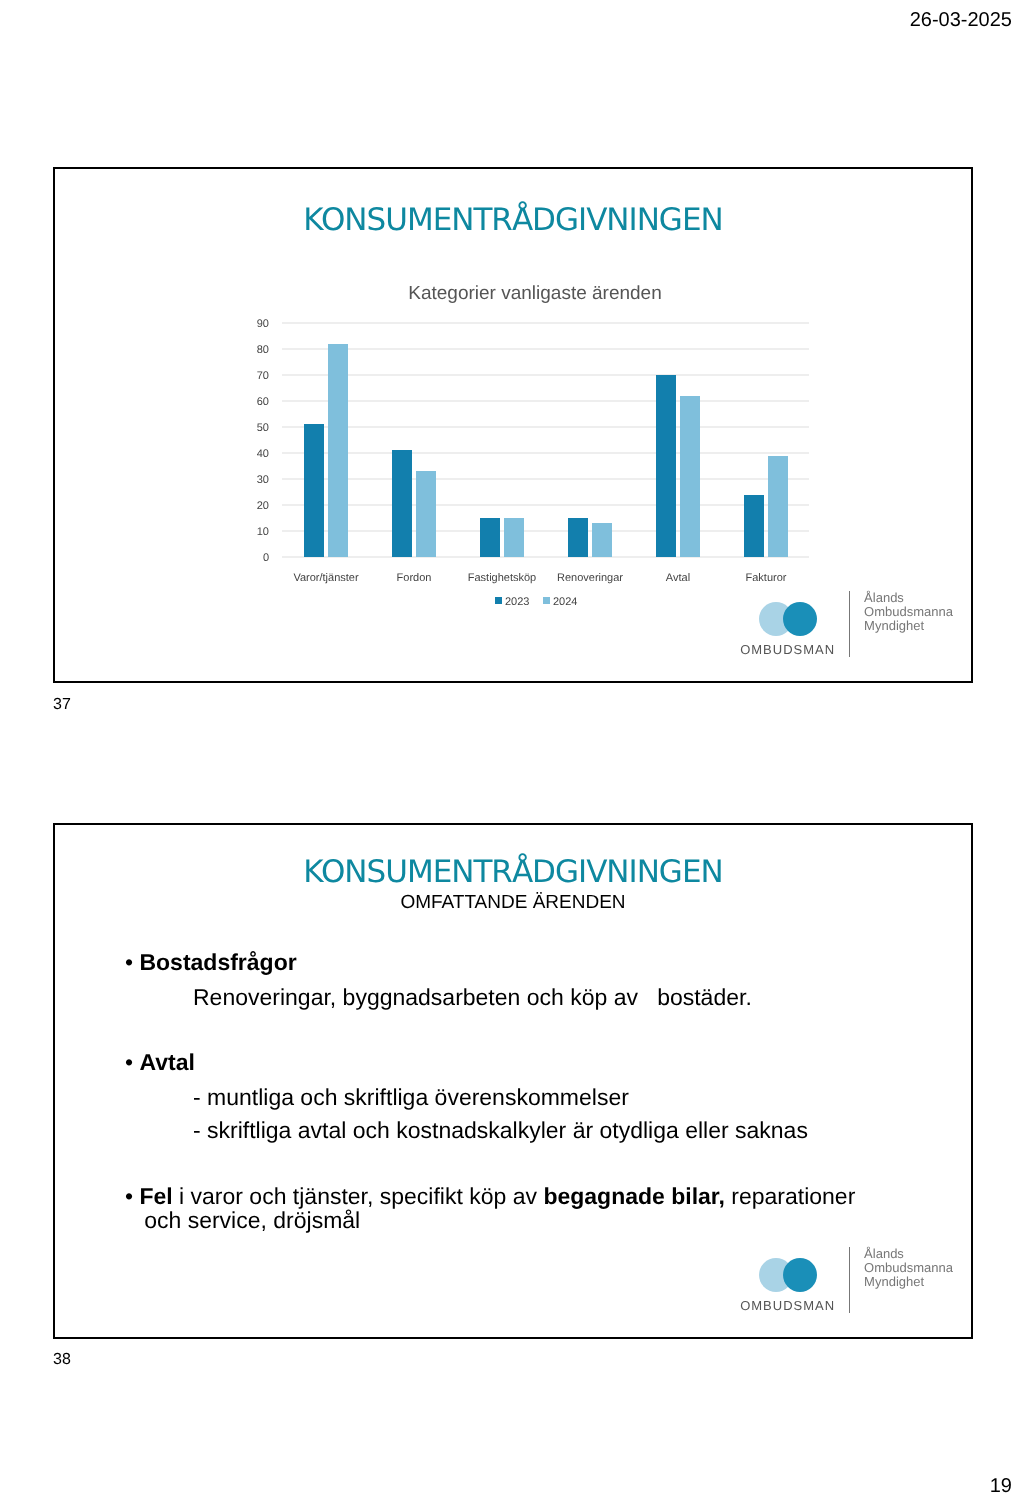26-03-2025
KONSUMENTRÅDGIVNINGEN
Kategorier vanligaste ärenden
90
80
70
60
50
40
30
20
10
0
Varor/tjänster
Fordon
Fastighetsköp
Renoveringar
Avtal
Fakturor
2023
2024
OMBUDSMAN
Ålands
Ombudsmanna
Myndighet
37
KONSUMENTRÅDGIVNINGEN
OMFATTANDE ÄRENDEN
• Bostadsfrågor
Renoveringar, byggnadsarbeten och köp av bostäder.
• Avtal
- muntliga och skriftliga överenskommelser
- skriftliga avtal och kostnadskalkyler är otydliga eller saknas
• Fel i varor och tjänster, specifikt köp av begagnade bilar, reparationer
och service, dröjsmål
OMBUDSMAN
Ålands
Ombudsmanna
Myndighet
38
19